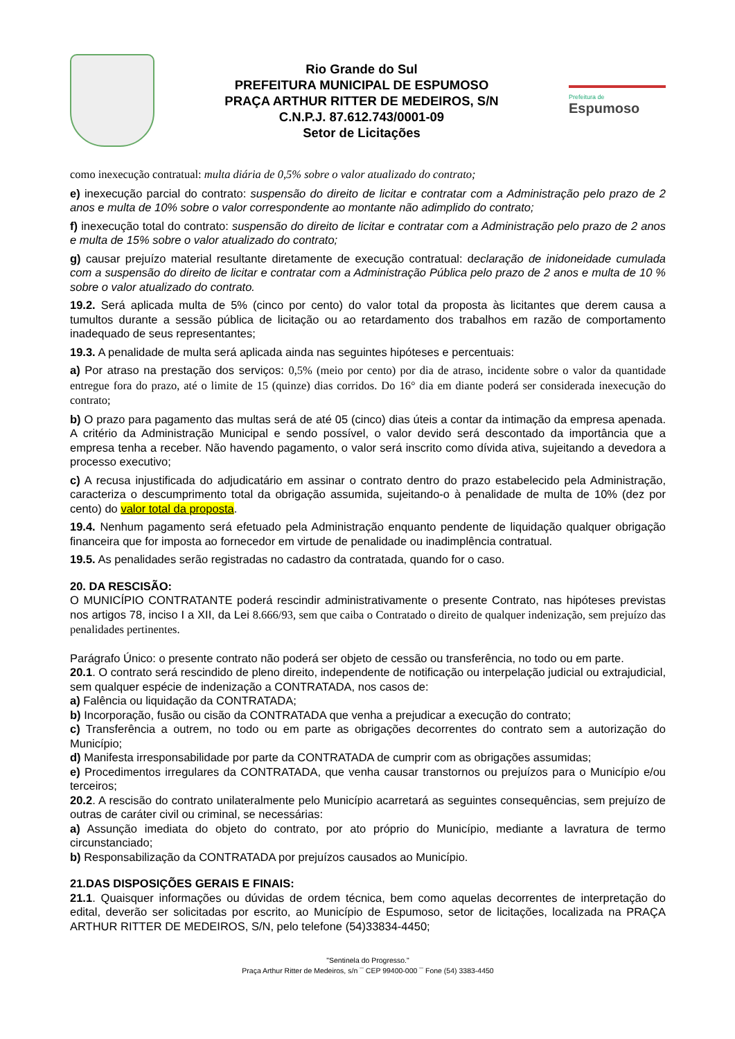Rio Grande do Sul
PREFEITURA MUNICIPAL DE ESPUMOSO
PRAÇA ARTHUR RITTER DE MEDEIROS, S/N
C.N.P.J. 87.612.743/0001-09
Setor de Licitações
Prefeitura de
Espumoso
como inexecução contratual: multa diária de 0,5% sobre o valor atualizado do contrato;
e) inexecução parcial do contrato: suspensão do direito de licitar e contratar com a Administração pelo prazo de 2 anos e multa de 10% sobre o valor correspondente ao montante não adimplido do contrato;
f) inexecução total do contrato: suspensão do direito de licitar e contratar com a Administração pelo prazo de 2 anos e multa de 15% sobre o valor atualizado do contrato;
g) causar prejuízo material resultante diretamente de execução contratual: declaração de inidoneidade cumulada com a suspensão do direito de licitar e contratar com a Administração Pública pelo prazo de 2 anos e multa de 10 % sobre o valor atualizado do contrato.
19.2. Será aplicada multa de 5% (cinco por cento) do valor total da proposta às licitantes que derem causa a tumultos durante a sessão pública de licitação ou ao retardamento dos trabalhos em razão de comportamento inadequado de seus representantes;
19.3. A penalidade de multa será aplicada ainda nas seguintes hipóteses e percentuais:
a) Por atraso na prestação dos serviços: 0,5% (meio por cento) por dia de atraso, incidente sobre o valor da quantidade entregue fora do prazo, até o limite de 15 (quinze) dias corridos. Do 16° dia em diante poderá ser considerada inexecução do contrato;
b) O prazo para pagamento das multas será de até 05 (cinco) dias úteis a contar da intimação da empresa apenada. A critério da Administração Municipal e sendo possível, o valor devido será descontado da importância que a empresa tenha a receber. Não havendo pagamento, o valor será inscrito como dívida ativa, sujeitando a devedora a processo executivo;
c) A recusa injustificada do adjudicatário em assinar o contrato dentro do prazo estabelecido pela Administração, caracteriza o descumprimento total da obrigação assumida, sujeitando-o à penalidade de multa de 10% (dez por cento) do valor total da proposta.
19.4. Nenhum pagamento será efetuado pela Administração enquanto pendente de liquidação qualquer obrigação financeira que for imposta ao fornecedor em virtude de penalidade ou inadimplência contratual.
19.5. As penalidades serão registradas no cadastro da contratada, quando for o caso.
20. DA RESCISÃO:
O MUNICÍPIO CONTRATANTE poderá rescindir administrativamente o presente Contrato, nas hipóteses previstas nos artigos 78, inciso I a XII, da Lei 8.666/93, sem que caiba o Contratado o direito de qualquer indenização, sem prejuízo das penalidades pertinentes.
Parágrafo Único: o presente contrato não poderá ser objeto de cessão ou transferência, no todo ou em parte.
20.1. O contrato será rescindido de pleno direito, independente de notificação ou interpelação judicial ou extrajudicial, sem qualquer espécie de indenização a CONTRATADA, nos casos de:
a) Falência ou liquidação da CONTRATADA;
b) Incorporação, fusão ou cisão da CONTRATADA que venha a prejudicar a execução do contrato;
c) Transferência a outrem, no todo ou em parte as obrigações decorrentes do contrato sem a autorização do Município;
d) Manifesta irresponsabilidade por parte da CONTRATADA de cumprir com as obrigações assumidas;
e) Procedimentos irregulares da CONTRATADA, que venha causar transtornos ou prejuízos para o Município e/ou terceiros;
20.2. A rescisão do contrato unilateralmente pelo Município acarretará as seguintes consequências, sem prejuízo de outras de caráter civil ou criminal, se necessárias:
a) Assunção imediata do objeto do contrato, por ato próprio do Município, mediante a lavratura de termo circunstanciado;
b) Responsabilização da CONTRATADA por prejuízos causados ao Município.
21.DAS DISPOSIÇÕES GERAIS E FINAIS:
21.1. Quaisquer informações ou dúvidas de ordem técnica, bem como aquelas decorrentes de interpretação do edital, deverão ser solicitadas por escrito, ao Município de Espumoso, setor de licitações, localizada na PRAÇA ARTHUR RITTER DE MEDEIROS, S/N, pelo telefone (54)33834-4450;
"Sentinela do Progresso."
Praça Arthur Ritter de Medeiros, s/n ¯ CEP 99400-000 ¯ Fone (54) 3383-4450